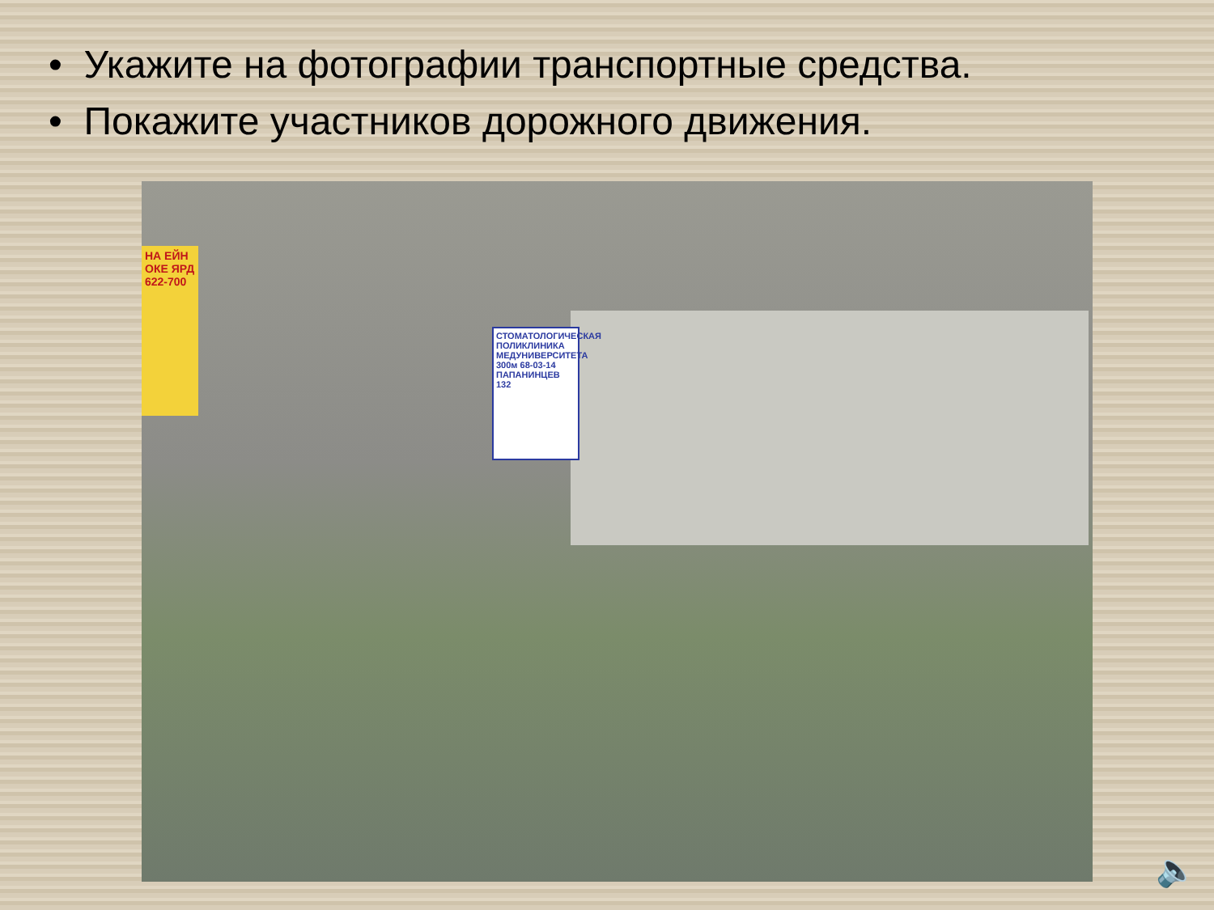• Укажите на фотографии транспортные средства.
• Покажите участников дорожного движения.
НА ЕЙН ОКЕ ЯРД 622-700
СТОМАТОЛОГИЧЕСКАЯ ПОЛИКЛИНИКА МЕДУНИВЕРСИТЕТА 300м 68-03-14 ПАПАНИНЦЕВ 132
🔈